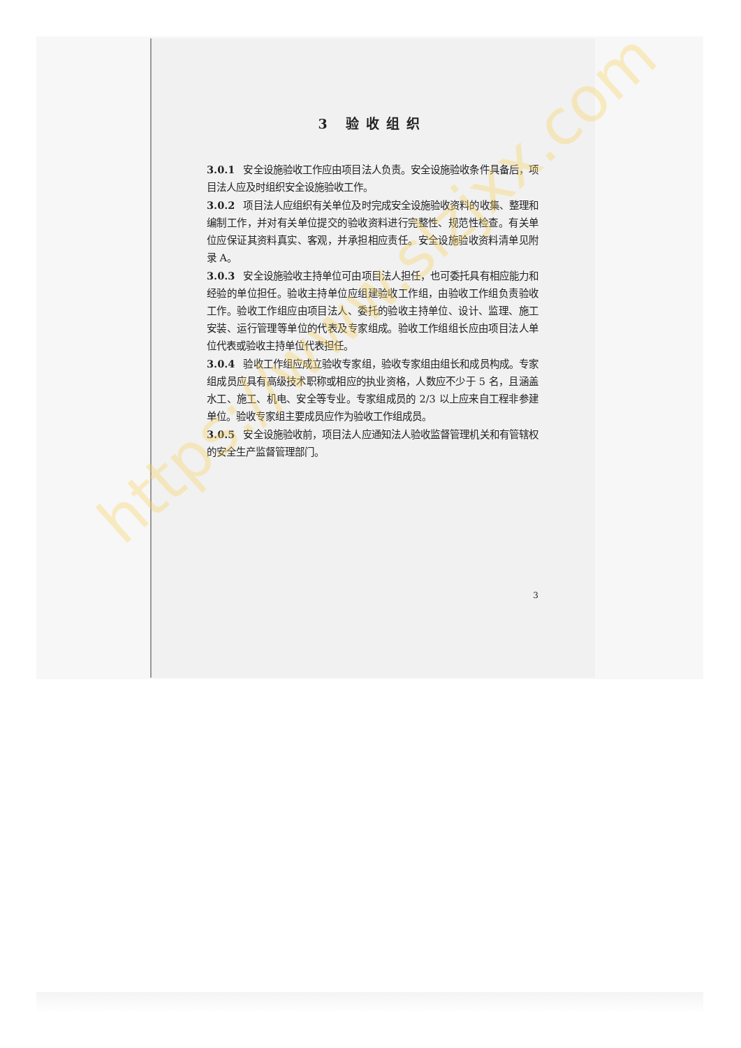3 验收组织
3.0.1 安全设施验收工作应由项目法人负责。安全设施验收条件具备后，项目法人应及时组织安全设施验收工作。
3.0.2 项目法人应组织有关单位及时完成安全设施验收资料的收集、整理和编制工作，并对有关单位提交的验收资料进行完整性、规范性检查。有关单位应保证其资料真实、客观，并承担相应责任。安全设施验收资料清单见附录 A。
3.0.3 安全设施验收主持单位可由项目法人担任，也可委托具有相应能力和经验的单位担任。验收主持单位应组建验收工作组，由验收工作组负责验收工作。验收工作组应由项目法人、委托的验收主持单位、设计、监理、施工安装、运行管理等单位的代表及专家组成。验收工作组组长应由项目法人单位代表或验收主持单位代表担任。
3.0.4 验收工作组应成立验收专家组，验收专家组由组长和成员构成。专家组成员应具有高级技术职称或相应的执业资格，人数应不少于 5 名，且涵盖水工、施工、机电、安全等专业。专家组成员的 2/3 以上应来自工程非参建单位。验收专家组主要成员应作为验收工作组成员。
3.0.5 安全设施验收前，项目法人应通知法人验收监督管理机关和有管辖权的安全生产监督管理部门。
3
https://www.slzjxx.com